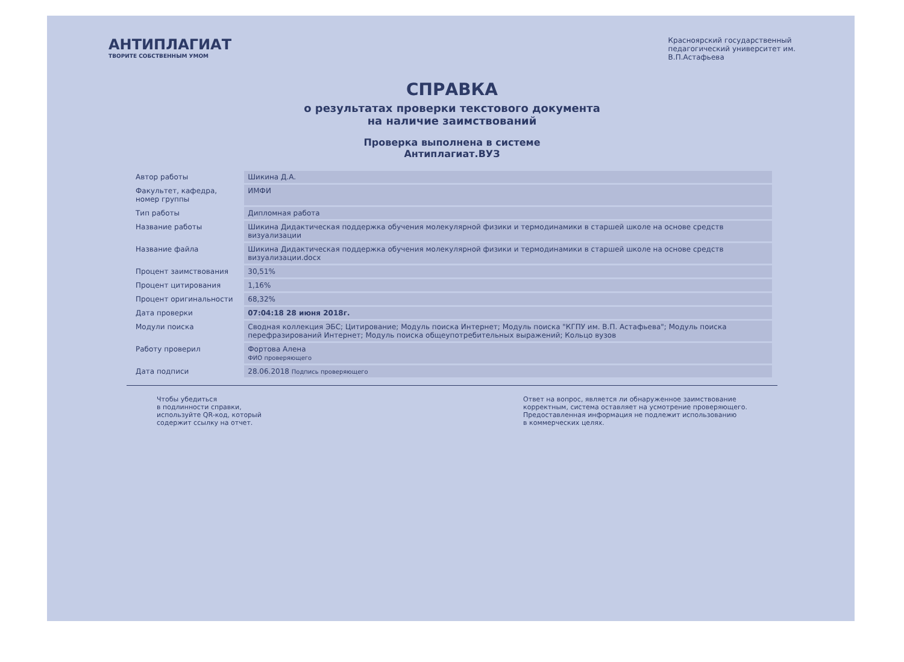АНТИПЛАГИАТ
ТВОРИТЕ СОБСТВЕННЫМ УМОМ
Красноярский государственный
педагогический университет им.
В.П.Астафьева
СПРАВКА
о результатах проверки текстового документа
на наличие заимствований
Проверка выполнена в системе
Антиплагиат.ВУЗ
| Автор работы | Шикина Д.А. |
| Факультет, кафедра, номер группы | ИМФИ |
| Тип работы | Дипломная работа |
| Название работы | Шикина Дидактическая поддержка обучения молекулярной физики и термодинамики в старшей школе на основе средств визуализации |
| Название файла | Шикина Дидактическая поддержка обучения молекулярной физики и термодинамики в старшей школе на основе средств визуализации.docx |
| Процент заимствования | 30,51% |
| Процент цитирования | 1,16% |
| Процент оригинальности | 68,32% |
| Дата проверки | 07:04:18 28 июня 2018г. |
| Модули поиска | Сводная коллекция ЭБС; Цитирование; Модуль поиска Интернет; Модуль поиска "КГПУ им. В.П. Астафьева"; Модуль поиска перефразирований Интернет; Модуль поиска общеупотребительных выражений; Кольцо вузов |
| Работу проверил | Фортова Алена ФИО проверяющего |
| Дата подписи | 28.06.2018 Подпись проверяющего |
Чтобы убедиться
в подлинности справки,
используйте QR-код, который
содержит ссылку на отчет.
Ответ на вопрос, является ли обнаруженное заимствование
корректным, система оставляет на усмотрение проверяющего.
Предоставленная информация не подлежит использованию
в коммерческих целях.